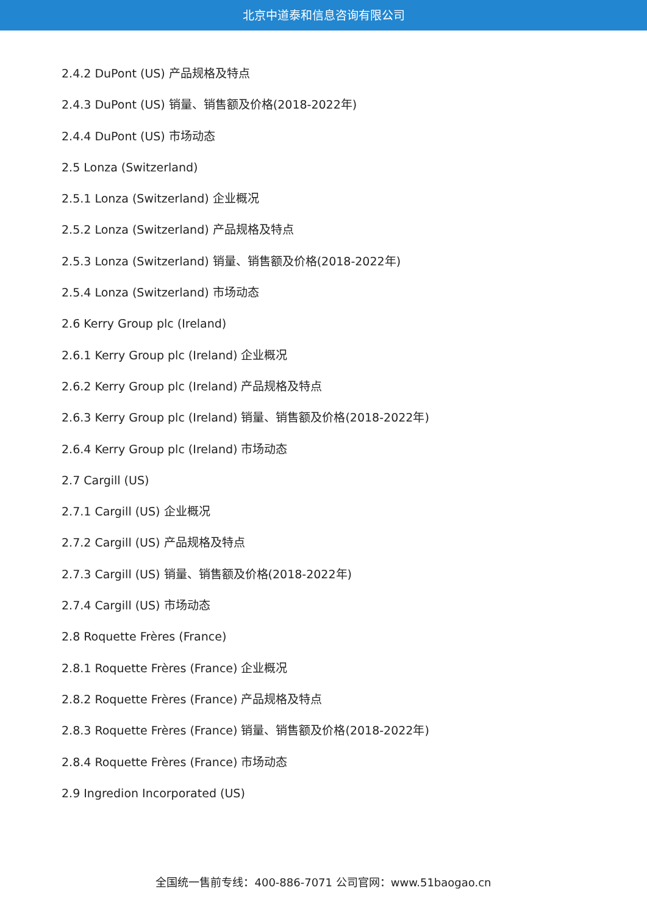北京中道泰和信息咨询有限公司
2.4.2 DuPont (US) 产品规格及特点
2.4.3 DuPont (US) 销量、销售额及价格(2018-2022年)
2.4.4 DuPont (US) 市场动态
2.5 Lonza (Switzerland)
2.5.1 Lonza (Switzerland) 企业概况
2.5.2 Lonza (Switzerland) 产品规格及特点
2.5.3 Lonza (Switzerland) 销量、销售额及价格(2018-2022年)
2.5.4 Lonza (Switzerland) 市场动态
2.6 Kerry Group plc (Ireland)
2.6.1 Kerry Group plc (Ireland) 企业概况
2.6.2 Kerry Group plc (Ireland) 产品规格及特点
2.6.3 Kerry Group plc (Ireland) 销量、销售额及价格(2018-2022年)
2.6.4 Kerry Group plc (Ireland) 市场动态
2.7 Cargill (US)
2.7.1 Cargill (US) 企业概况
2.7.2 Cargill (US) 产品规格及特点
2.7.3 Cargill (US) 销量、销售额及价格(2018-2022年)
2.7.4 Cargill (US) 市场动态
2.8 Roquette Frères (France)
2.8.1 Roquette Frères (France) 企业概况
2.8.2 Roquette Frères (France) 产品规格及特点
2.8.3 Roquette Frères (France) 销量、销售额及价格(2018-2022年)
2.8.4 Roquette Frères (France) 市场动态
2.9 Ingredion Incorporated (US)
全国统一售前专线：400-886-7071 公司官网：www.51baogao.cn